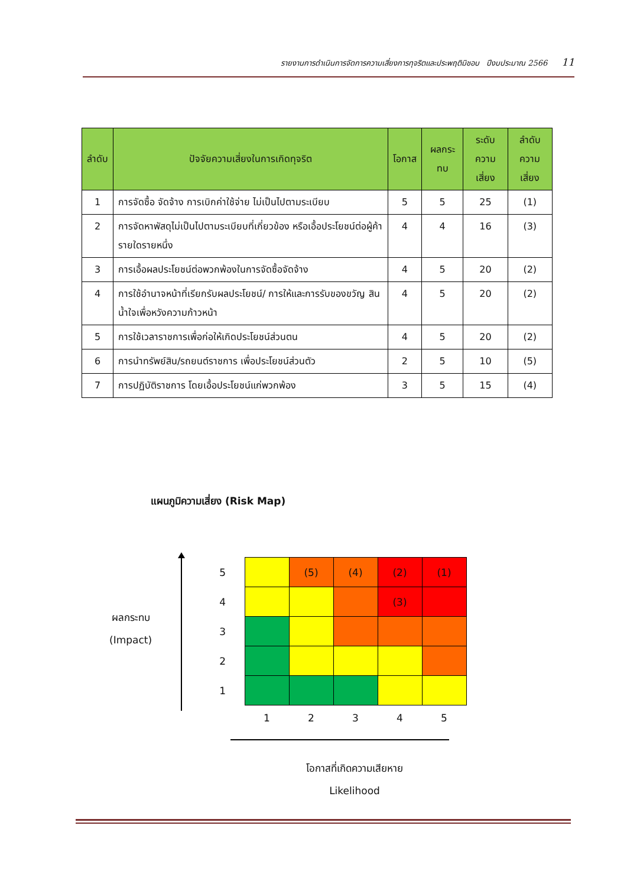รายงานการดำเนินการจัดการความเสี่ยงการทุจริตและประพฤติมิชอบ ปีงบประมาณ 2566 11
| ลำดับ | ปัจจัยความเสี่ยงในการเกิดทุจริต | โอกาส | ผลกระทบ | ระดับ ความเสี่ยง | ลำดับ ความเสี่ยง |
| --- | --- | --- | --- | --- | --- |
| 1 | การจัดซื้อ จัดจ้าง การเบิกค่าใช้จ่าย ไม่เป็นไปตามระเบียบ | 5 | 5 | 25 | (1) |
| 2 | การจัดหาพัสดุไม่เป็นไปตามระเบียบที่เกี่ยวข้อง หรือเอื้อประโยชน์ต่อผู้ค้ารายใดรายหนึ่ง | 4 | 4 | 16 | (3) |
| 3 | การเอื้อผลประโยชน์ต่อพวกพ้องในการจัดซื้อจัดจ้าง | 4 | 5 | 20 | (2) |
| 4 | การใช้อำนาจหน้าที่เรียกรับผลประโยชน์/ การให้และการรับของขวัญ สินน้ำใจเพื่อหวังความก้าวหน้า | 4 | 5 | 20 | (2) |
| 5 | การใช้เวลาราชการเพื่อก่อให้เกิดประโยชน์ส่วนตน | 4 | 5 | 20 | (2) |
| 6 | การนำทรัพย์สิน/รถยนต์ราชการ เพื่อประโยชน์ส่วนตัว | 2 | 5 | 10 | (5) |
| 7 | การปฏิบัติราชการ โดยเอื้อประโยชน์แก่พวกพ้อง | 3 | 5 | 15 | (4) |
แผนภูมิความเสี่ยง (Risk Map)
ผลกระทบ
(Impact)
| 5 | | (5) | (4) | (2) | (1) |
| 4 | | | | (3) | |
| 3 | | | | | |
| 2 | | | | | |
| 1 | | | | | |
| | 1 | 2 | 3 | 4 | 5 |
โอกาสที่เกิดความเสียหาย
Likelihood